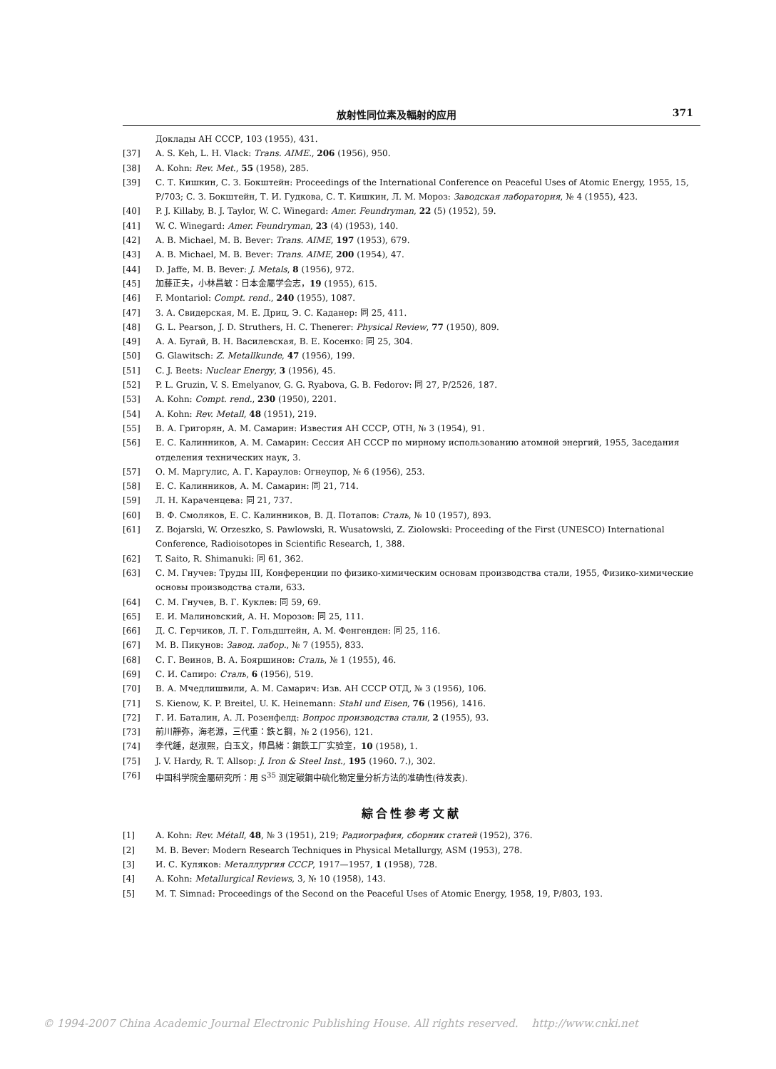放射性同位素及輻射的应用 371
Доклады АН СССР, 103 (1955), 431.
[37] A. S. Keh, L. H. Vlack: Trans. AIME., 206 (1956), 950.
[38] A. Kohn: Rev. Met., 55 (1958), 285.
[39] С. Т. Кишкин, С. З. Бокштейн: Proceedings of the International Conference on Peaceful Uses of Atomic Energy, 1955, 15, P/703; С. З. Бокштейн, Т. И. Гудкова, С. Т. Кишкин, Л. М. Мороз: Заводская лаборатория, № 4 (1955), 423.
[40] P. J. Killaby, B. J. Taylor, W. C. Winegard: Amer. Feundryman, 22 (5) (1952), 59.
[41] W. C. Winegard: Amer. Feundryman, 23 (4) (1953), 140.
[42] A. B. Michael, M. B. Bever: Trans. AIME, 197 (1953), 679.
[43] A. B. Michael, M. B. Bever: Trans. AIME, 200 (1954), 47.
[44] D. Jaffe, M. B. Bever: J. Metals, 8 (1956), 972.
[45] 加藤正夫，小林昌敏：日本金屬学会志，19 (1955), 615.
[46] F. Montariol: Compt. rend., 240 (1955), 1087.
[47] З. А. Свидерская, М. Е. Дриц, Э. С. Каданер: 同 25, 411.
[48] G. L. Pearson, J. D. Struthers, H. C. Thenerer: Physical Review, 77 (1950), 809.
[49] А. А. Бугай, В. Н. Василевская, В. Е. Косенко: 同 25, 304.
[50] G. Glawitsch: Z. Metallkunde, 47 (1956), 199.
[51] C. J. Beets: Nuclear Energy, 3 (1956), 45.
[52] P. L. Gruzin, V. S. Emelyanov, G. G. Ryabova, G. B. Fedorov: 同 27, P/2526, 187.
[53] A. Kohn: Compt. rend., 230 (1950), 2201.
[54] A. Kohn: Rev. Metall, 48 (1951), 219.
[55] В. А. Григорян, А. М. Самарин: Известия АН СССР, ОТН, № 3 (1954), 91.
[56] Е. С. Калинников, А. М. Самарин: Сессия АН СССР по мирному использованию атомной энергий, 1955, Заседания отделения технических наук, 3.
[57] О. М. Маргулис, А. Г. Караулов: Огнеупор, № 6 (1956), 253.
[58] Е. С. Калинников, А. М. Самарин: 同 21, 714.
[59] Л. Н. Караченцева: 同 21, 737.
[60] В. Ф. Смоляков, Е. С. Калинников, В. Д. Потапов: Сталь, № 10 (1957), 893.
[61] Z. Bojarski, W. Orzeszko, S. Pawlowski, R. Wusatowski, Z. Ziolowski: Proceeding of the First (UNESCO) International Conference, Radioisotopes in Scientific Research, 1, 388.
[62] T. Saito, R. Shimanuki: 同 61, 362.
[63] С. М. Гнучев: Труды III, Конференции по физико-химическим основам производства стали, 1955, Физико-химические основы производства стали, 633.
[64] С. М. Гнучев, В. Г. Куклев: 同 59, 69.
[65] Е. И. Малиновский, А. Н. Морозов: 同 25, 111.
[66] Д. С. Герчиков, Л. Г. Гольдштейн, А. М. Фенгенден: 同 25, 116.
[67] М. В. Пикунов: Завод. лабор., № 7 (1955), 833.
[68] С. Г. Веинов, В. А. Бояршинов: Сталь, № 1 (1955), 46.
[69] С. И. Сапиро: Сталь, 6 (1956), 519.
[70] В. А. Мчедлишвили, А. М. Самарич: Изв. АН СССР ОТД, № 3 (1956), 106.
[71] S. Kienow, K. P. Breitel, U. K. Heinemann: Stahl und Eisen, 76 (1956), 1416.
[72] Г. И. Баталин, А. Л. Розенфелд: Вопрос производства стали, 2 (1955), 93.
[73] 前川靜弥，海老源，三代重：鉄と鋼，№ 2 (1956), 121.
[74] 李代鍾，赵淑熙，白玉文，师昌緒：鋼鉄工厂实验室，10 (1958), 1.
[75] J. V. Hardy, R. T. Allsop: J. Iron & Steel Inst., 195 (1960. 7.), 302.
[76] 中国科学院金屬研究所：用 S<sup>35</sup> 测定碳鋼中硫化物定量分析方法的准确性(待发表).
綜合性参考文献
[1] A. Kohn: Rev. Métall, 48, № 3 (1951), 219; Радиография, сборник статей (1952), 376.
[2] M. B. Bever: Modern Research Techniques in Physical Metallurgy, ASM (1953), 278.
[3] И. С. Куляков: Металлургия СССР, 1917—1957, 1 (1958), 728.
[4] A. Kohn: Metallurgical Reviews, 3, № 10 (1958), 143.
[5] M. T. Simnad: Proceedings of the Second on the Peaceful Uses of Atomic Energy, 1958, 19, P/803, 193.
© 1994-2007 China Academic Journal Electronic Publishing House. All rights reserved. http://www.cnki.net